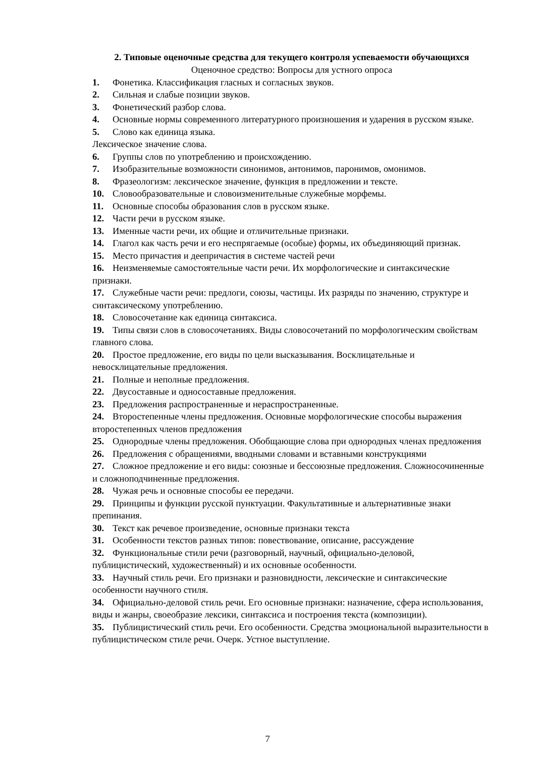2. Типовые оценочные средства для текущего контроля успеваемости обучающихся
Оценочное средство: Вопросы для устного опроса
1. Фонетика. Классификация гласных и согласных звуков.
2. Сильная и слабые позиции звуков.
3. Фонетический разбор слова.
4. Основные нормы современного литературного произношения и ударения в русском языке.
5. Слово как единица языка.
Лексическое значение слова.
6. Группы слов по употреблению и происхождению.
7. Изобразительные возможности синонимов, антонимов, паронимов, омонимов.
8. Фразеологизм: лексическое значение, функция в предложении и тексте.
10. Словообразовательные и словоизменительные служебные морфемы.
11. Основные способы образования слов в русском языке.
12. Части речи в русском языке.
13. Именные части речи, их общие и отличительные признаки.
14. Глагол как часть речи и его неспрягаемые (особые) формы, их объединяющий признак.
15. Место причастия и деепричастия в системе частей речи
16. Неизменяемые самостоятельные части речи. Их морфологические и синтаксические признаки.
17. Служебные части речи: предлоги, союзы, частицы. Их разряды по значению, структуре и синтаксическому употреблению.
18. Словосочетание как единица синтаксиса.
19. Типы связи слов в словосочетаниях. Виды словосочетаний по морфологическим свойствам главного слова.
20. Простое предложение, его виды по цели высказывания. Восклицательные и невосклицательные предложения.
21. Полные и неполные предложения.
22. Двусоставные и односоставные предложения.
23. Предложения распространенные и нераспространенные.
24. Второстепенные члены предложения. Основные морфологические способы выражения второстепенных членов предложения
25. Однородные члены предложения. Обобщающие слова при однородных членах предложения
26. Предложения с обращениями, вводными словами и вставными конструкциями
27. Сложное предложение и его виды: союзные и бессоюзные предложения. Сложносочиненные и сложноподчиненные предложения.
28. Чужая речь и основные способы ее передачи.
29. Принципы и функции русской пунктуации. Факультативные и альтернативные знаки препинания.
30. Текст как речевое произведение, основные признаки текста
31. Особенности текстов разных типов: повествование, описание, рассуждение
32. Функциональные стили речи (разговорный, научный, официально-деловой, публицистический, художественный) и их основные особенности.
33. Научный стиль речи. Его признаки и разновидности, лексические и синтаксические особенности научного стиля.
34. Официально-деловой стиль речи. Его основные признаки: назначение, сфера использования, виды и жанры, своеобразие лексики, синтаксиса и построения текста (композиции).
35. Публицистический стиль речи. Его особенности. Средства эмоциональной выразительности в публицистическом стиле речи. Очерк. Устное выступление.
7